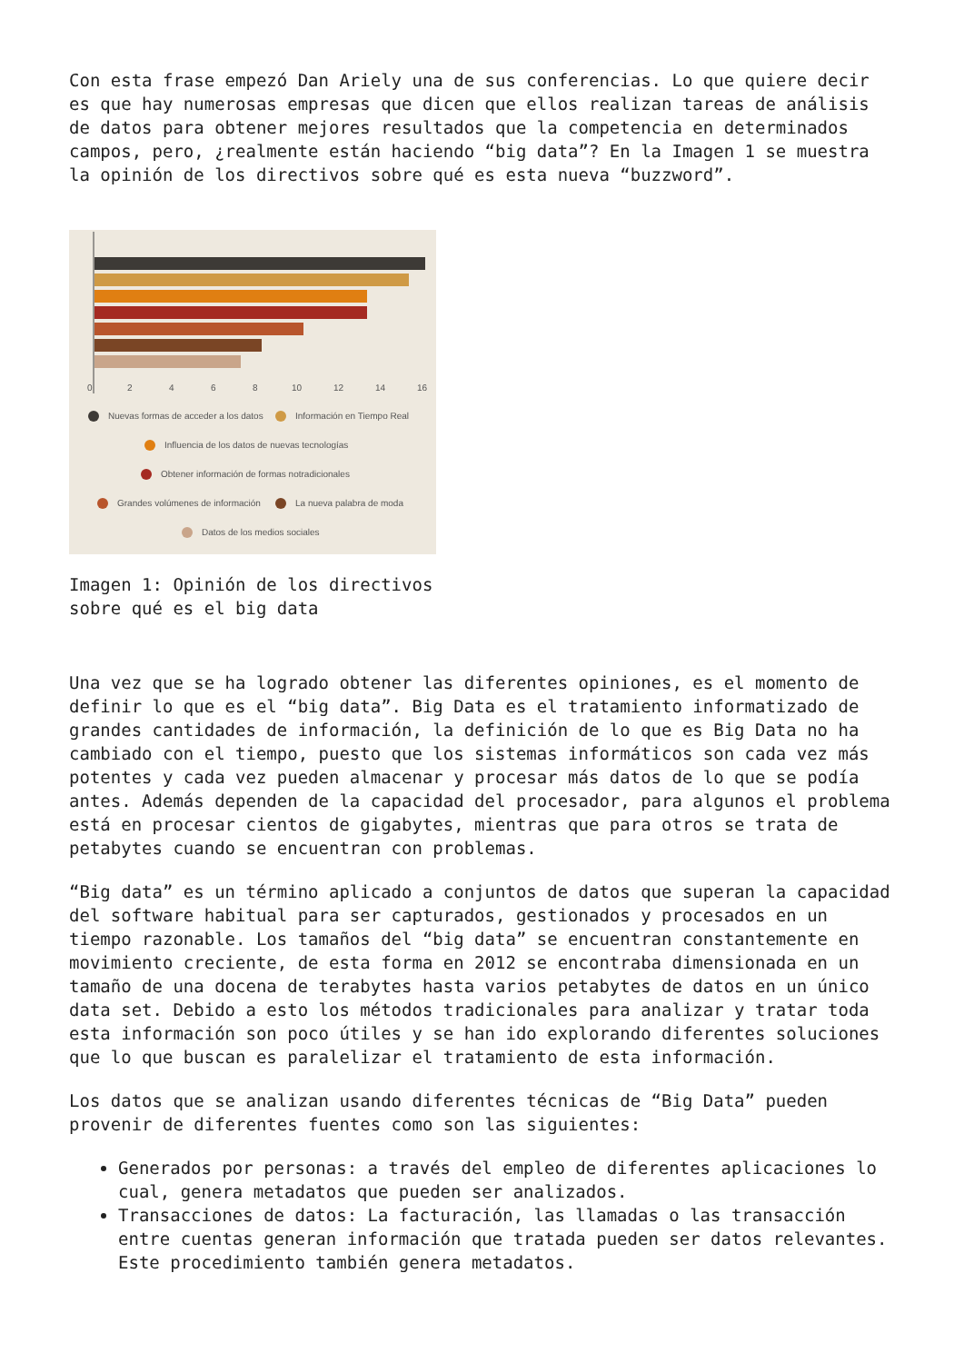Con esta frase empezó Dan Ariely una de sus conferencias. Lo que quiere decir es que hay numerosas empresas que dicen que ellos realizan tareas de análisis de datos para obtener mejores resultados que la competencia en determinados campos, pero, ¿realmente están haciendo “big data”? En la Imagen 1 se muestra la opinión de los directivos sobre qué es esta nueva “buzzword”.
0
2
4
6
8
10
12
14
16
Nuevas formas de acceder a los datos
Información en Tiempo Real
Influencia de los datos de nuevas tecnologías
Obtener información de formas notradicionales
Grandes volúmenes de información
La nueva palabra de moda
Datos de los medios sociales
Imagen 1: Opinión de los directivos
sobre qué es el big data
Una vez que se ha logrado obtener las diferentes opiniones, es el momento de definir lo que es el “big data”. Big Data es el tratamiento informatizado de grandes cantidades de información, la definición de lo que es Big Data no ha cambiado con el tiempo, puesto que los sistemas informáticos son cada vez más potentes y cada vez pueden almacenar y procesar más datos de lo que se podía antes. Además dependen de la capacidad del procesador, para algunos el problema está en procesar cientos de gigabytes, mientras que para otros se trata de petabytes cuando se encuentran con problemas.
“Big data” es un término aplicado a conjuntos de datos que superan la capacidad del software habitual para ser capturados, gestionados y procesados en un tiempo razonable. Los tamaños del “big data” se encuentran constantemente en movimiento creciente, de esta forma en 2012 se encontraba dimensionada en un tamaño de una docena de terabytes hasta varios petabytes de datos en un único data set. Debido a esto los métodos tradicionales para analizar y tratar toda esta información son poco útiles y se han ido explorando diferentes soluciones que lo que buscan es paralelizar el tratamiento de esta información.
Los datos que se analizan usando diferentes técnicas de “Big Data” pueden provenir de diferentes fuentes como son las siguientes:
Generados por personas: a través del empleo de diferentes aplicaciones lo cual, genera metadatos que pueden ser analizados.
Transacciones de datos: La facturación, las llamadas o las transacción entre cuentas generan información que tratada pueden ser datos relevantes. Este procedimiento también genera metadatos.